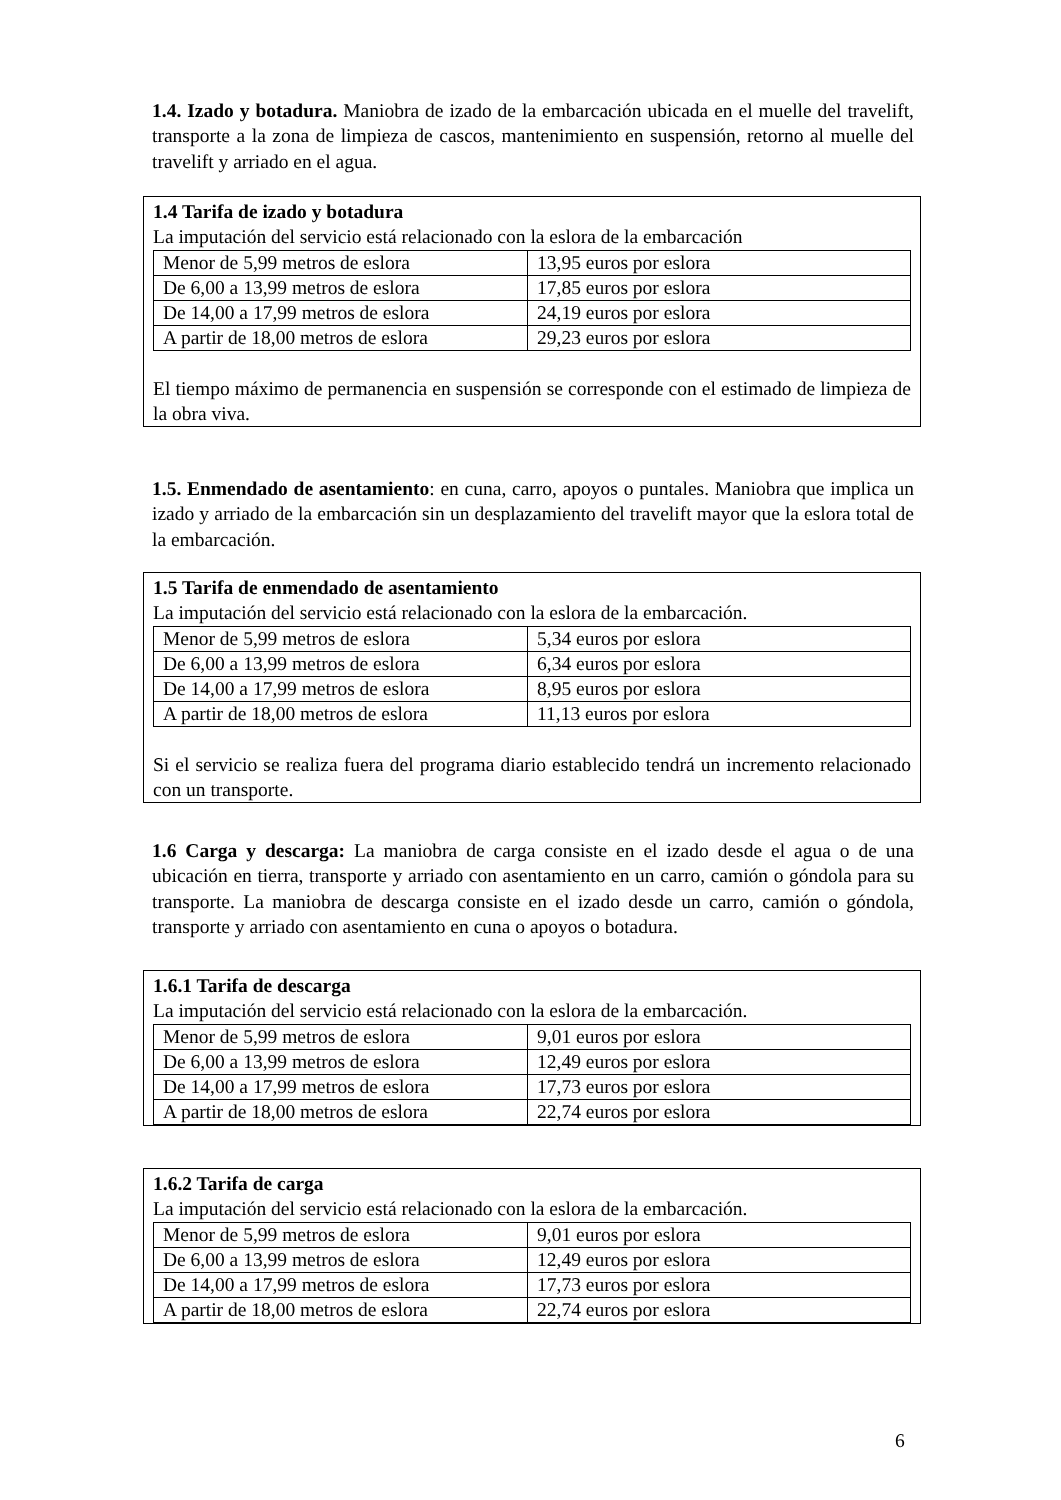1.4. Izado y botadura. Maniobra de izado de la embarcación ubicada en el muelle del travelift, transporte a la zona de limpieza de cascos, mantenimiento en suspensión, retorno al muelle del travelift y arriado en el agua.
1.4 Tarifa de izado y botadura
La imputación del servicio está relacionado con la eslora de la embarcación
| Menor de 5,99 metros de eslora | 13,95 euros por eslora |
| De 6,00 a 13,99 metros de eslora | 17,85 euros por eslora |
| De 14,00 a 17,99 metros de eslora | 24,19 euros por eslora |
| A partir de 18,00 metros de eslora | 29,23 euros por eslora |
El tiempo máximo de permanencia en suspensión se corresponde con el estimado de limpieza de la obra viva.
1.5. Enmendado de asentamiento: en cuna, carro, apoyos o puntales. Maniobra que implica un izado y arriado de la embarcación sin un desplazamiento del travelift mayor que la eslora total de la embarcación.
1.5 Tarifa de enmendado de asentamiento
La imputación del servicio está relacionado con la eslora de la embarcación.
| Menor de 5,99 metros de eslora | 5,34 euros por eslora |
| De 6,00 a 13,99 metros de eslora | 6,34 euros por eslora |
| De 14,00 a 17,99 metros de eslora | 8,95 euros por eslora |
| A partir de 18,00 metros de eslora | 11,13 euros por eslora |
Si el servicio se realiza fuera del programa diario establecido tendrá un incremento relacionado con un transporte.
1.6 Carga y descarga: La maniobra de carga consiste en el izado desde el agua o de una ubicación en tierra, transporte y arriado con asentamiento en un carro, camión o góndola para su transporte. La maniobra de descarga consiste en el izado desde un carro, camión o góndola, transporte y arriado con asentamiento en cuna o apoyos o botadura.
1.6.1 Tarifa de descarga
La imputación del servicio está relacionado con la eslora de la embarcación.
| Menor de 5,99 metros de eslora | 9,01 euros por eslora |
| De 6,00 a 13,99 metros de eslora | 12,49 euros por eslora |
| De 14,00 a 17,99 metros de eslora | 17,73 euros por eslora |
| A partir de 18,00 metros de eslora | 22,74 euros por eslora |
1.6.2 Tarifa de carga
La imputación del servicio está relacionado con la eslora de la embarcación.
| Menor de 5,99 metros de eslora | 9,01 euros por eslora |
| De 6,00 a 13,99 metros de eslora | 12,49 euros por eslora |
| De 14,00 a 17,99 metros de eslora | 17,73 euros por eslora |
| A partir de 18,00 metros de eslora | 22,74 euros por eslora |
6